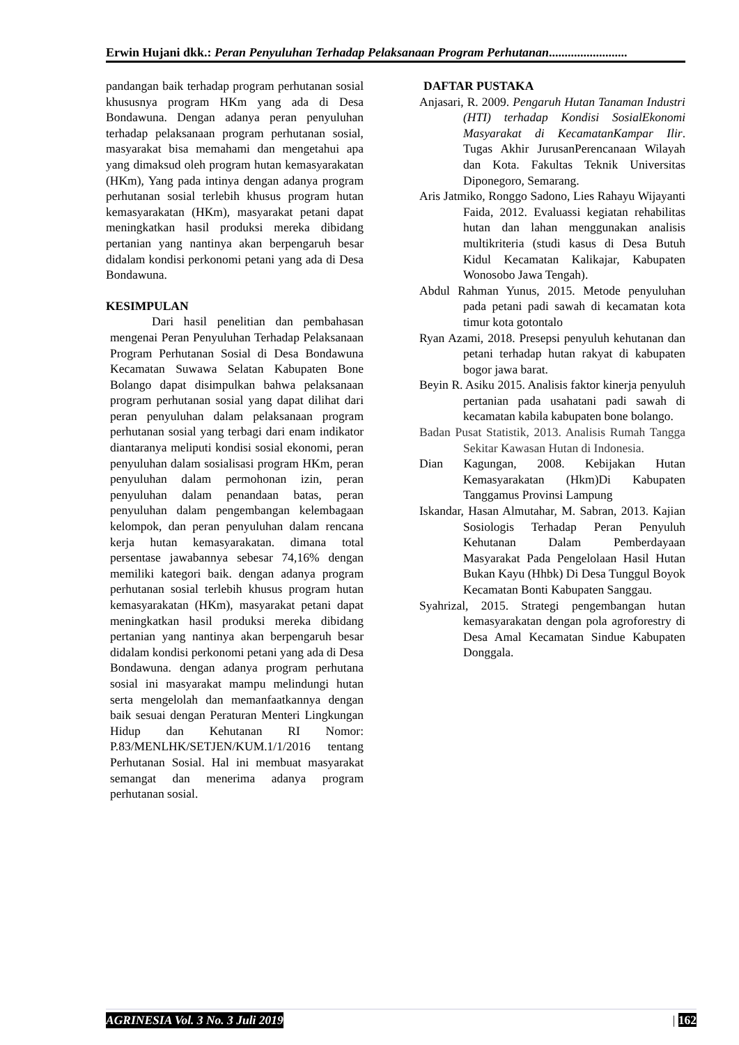Erwin Hujani dkk.: Peran Penyuluhan Terhadap Pelaksanaan Program Perhutanan.........................
pandangan baik terhadap program perhutanan sosial khususnya program HKm yang ada di Desa Bondawuna. Dengan adanya peran penyuluhan terhadap pelaksanaan program perhutanan sosial, masyarakat bisa memahami dan mengetahui apa yang dimaksud oleh program hutan kemasyarakatan (HKm), Yang pada intinya dengan adanya program perhutanan sosial terlebih khusus program hutan kemasyarakatan (HKm), masyarakat petani dapat meningkatkan hasil produksi mereka dibidang pertanian yang nantinya akan berpengaruh besar didalam kondisi perkonomi petani yang ada di Desa Bondawuna.
KESIMPULAN
Dari hasil penelitian dan pembahasan mengenai Peran Penyuluhan Terhadap Pelaksanaan Program Perhutanan Sosial di Desa Bondawuna Kecamatan Suwawa Selatan Kabupaten Bone Bolango dapat disimpulkan bahwa pelaksanaan program perhutanan sosial yang dapat dilihat dari peran penyuluhan dalam pelaksanaan program perhutanan sosial yang terbagi dari enam indikator diantaranya meliputi kondisi sosial ekonomi, peran penyuluhan dalam sosialisasi program HKm, peran penyuluhan dalam permohonan izin, peran penyuluhan dalam penandaan batas, peran penyuluhan dalam pengembangan kelembagaan kelompok, dan peran penyuluhan dalam rencana kerja hutan kemasyarakatan. dimana total persentase jawabannya sebesar 74,16% dengan memiliki kategori baik. dengan adanya program perhutanan sosial terlebih khusus program hutan kemasyarakatan (HKm), masyarakat petani dapat meningkatkan hasil produksi mereka dibidang pertanian yang nantinya akan berpengaruh besar didalam kondisi perkonomi petani yang ada di Desa Bondawuna. dengan adanya program perhutana sosial ini masyarakat mampu melindungi hutan serta mengelolah dan memanfaatkannya dengan baik sesuai dengan Peraturan Menteri Lingkungan Hidup dan Kehutanan RI Nomor: P.83/MENLHK/SETJEN/KUM.1/1/2016 tentang Perhutanan Sosial. Hal ini membuat masyarakat semangat dan menerima adanya program perhutanan sosial.
DAFTAR PUSTAKA
Anjasari, R. 2009. Pengaruh Hutan Tanaman Industri (HTI) terhadap Kondisi SosialEkonomi Masyarakat di KecamatanKampar Ilir. Tugas Akhir JurusanPerencanaan Wilayah dan Kota. Fakultas Teknik Universitas Diponegoro, Semarang.
Aris Jatmiko, Ronggo Sadono, Lies Rahayu Wijayanti Faida, 2012. Evaluassi kegiatan rehabilitas hutan dan lahan menggunakan analisis multikriteria (studi kasus di Desa Butuh Kidul Kecamatan Kalikajar, Kabupaten Wonosobo Jawa Tengah).
Abdul Rahman Yunus, 2015. Metode penyuluhan pada petani padi sawah di kecamatan kota timur kota gotontalo
Ryan Azami, 2018. Presepsi penyuluh kehutanan dan petani terhadap hutan rakyat di kabupaten bogor jawa barat.
Beyin R. Asiku 2015. Analisis faktor kinerja penyuluh pertanian pada usahatani padi sawah di kecamatan kabila kabupaten bone bolango.
Badan Pusat Statistik, 2013. Analisis Rumah Tangga Sekitar Kawasan Hutan di Indonesia.
Dian Kagungan, 2008. Kebijakan Hutan Kemasyarakatan (Hkm)Di Kabupaten Tanggamus Provinsi Lampung
Iskandar, Hasan Almutahar, M. Sabran, 2013. Kajian Sosiologis Terhadap Peran Penyuluh Kehutanan Dalam Pemberdayaan Masyarakat Pada Pengelolaan Hasil Hutan Bukan Kayu (Hhbk) Di Desa Tunggul Boyok Kecamatan Bonti Kabupaten Sanggau.
Syahrizal, 2015. Strategi pengembangan hutan kemasyarakatan dengan pola agroforestry di Desa Amal Kecamatan Sindue Kabupaten Donggala.
AGRINESIA Vol. 3 No. 3 Juli 2019 | 162